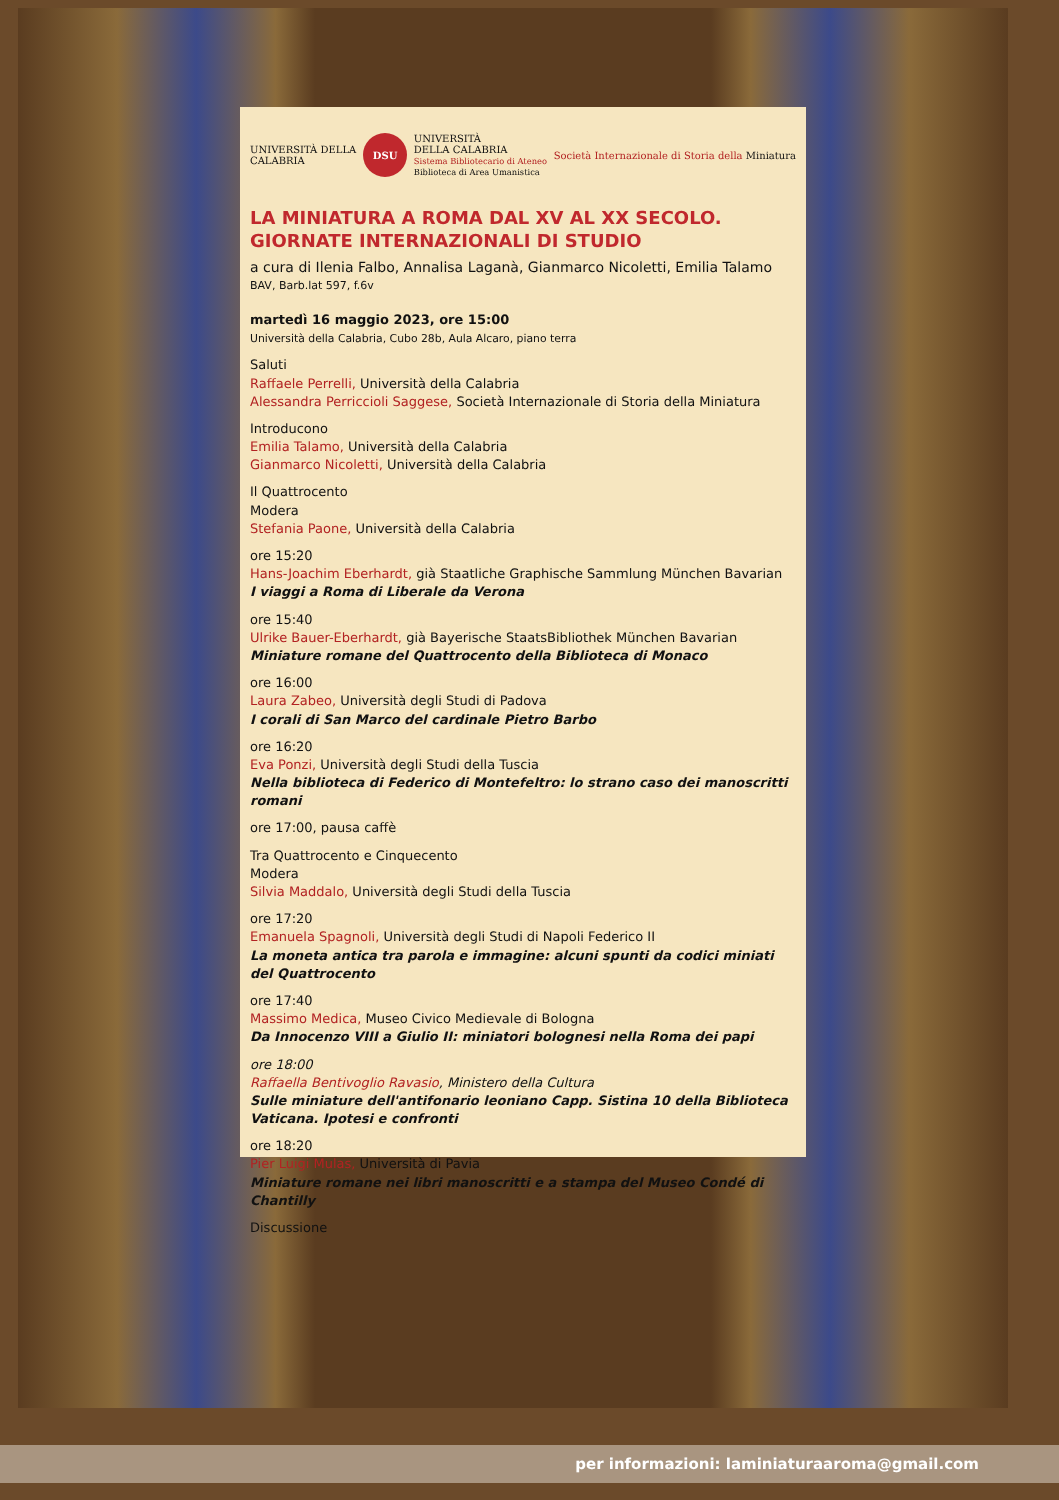UNIVERSITÀ DELLA
CALABRIA DSU UNIVERSITÀ
DELLA CALABRIA
Sistema Bibliotecario di Ateneo
Biblioteca di Area Umanistica Società Internazionale di Storia della Miniatura
LA MINIATURA A ROMA DAL XV AL XX SECOLO.
GIORNATE INTERNAZIONALI DI STUDIO
a cura di Ilenia Falbo, Annalisa Laganà, Gianmarco Nicoletti, Emilia Talamo
BAV, Barb.lat 597, f.6v
martedì 16 maggio 2023, ore 15:00
Università della Calabria, Cubo 28b, Aula Alcaro, piano terra
Saluti
Raffaele Perrelli, Università della Calabria
Alessandra Perriccioli Saggese, Società Internazionale di Storia della Miniatura
Introducono
Emilia Talamo, Università della Calabria
Gianmarco Nicoletti, Università della Calabria
Il Quattrocento
Modera
Stefania Paone, Università della Calabria
ore 15:20
Hans-Joachim Eberhardt, già Staatliche Graphische Sammlung München Bavarian
I viaggi a Roma di Liberale da Verona
ore 15:40
Ulrike Bauer-Eberhardt, già Bayerische StaatsBibliothek München Bavarian
Miniature romane del Quattrocento della Biblioteca di Monaco
ore 16:00
Laura Zabeo, Università degli Studi di Padova
I corali di San Marco del cardinale Pietro Barbo
ore 16:20
Eva Ponzi, Università degli Studi della Tuscia
Nella biblioteca di Federico di Montefeltro: lo strano caso dei manoscritti romani
ore 17:00, pausa caffè
Tra Quattrocento e Cinquecento
Modera
Silvia Maddalo, Università degli Studi della Tuscia
ore 17:20
Emanuela Spagnoli, Università degli Studi di Napoli Federico II
La moneta antica tra parola e immagine: alcuni spunti da codici miniati del Quattrocento
ore 17:40
Massimo Medica, Museo Civico Medievale di Bologna
Da Innocenzo VIII a Giulio II: miniatori bolognesi nella Roma dei papi
ore 18:00
Raffaella Bentivoglio Ravasio, Ministero della Cultura
Sulle miniature dell'antifonario leoniano Capp. Sistina 10 della Biblioteca Vaticana. Ipotesi e confronti
ore 18:20
Pier Luigi Mulas, Università di Pavia
Miniature romane nei libri manoscritti e a stampa del Museo Condé di Chantilly
Discussione
per informazioni: laminiaturaaroma@gmail.com